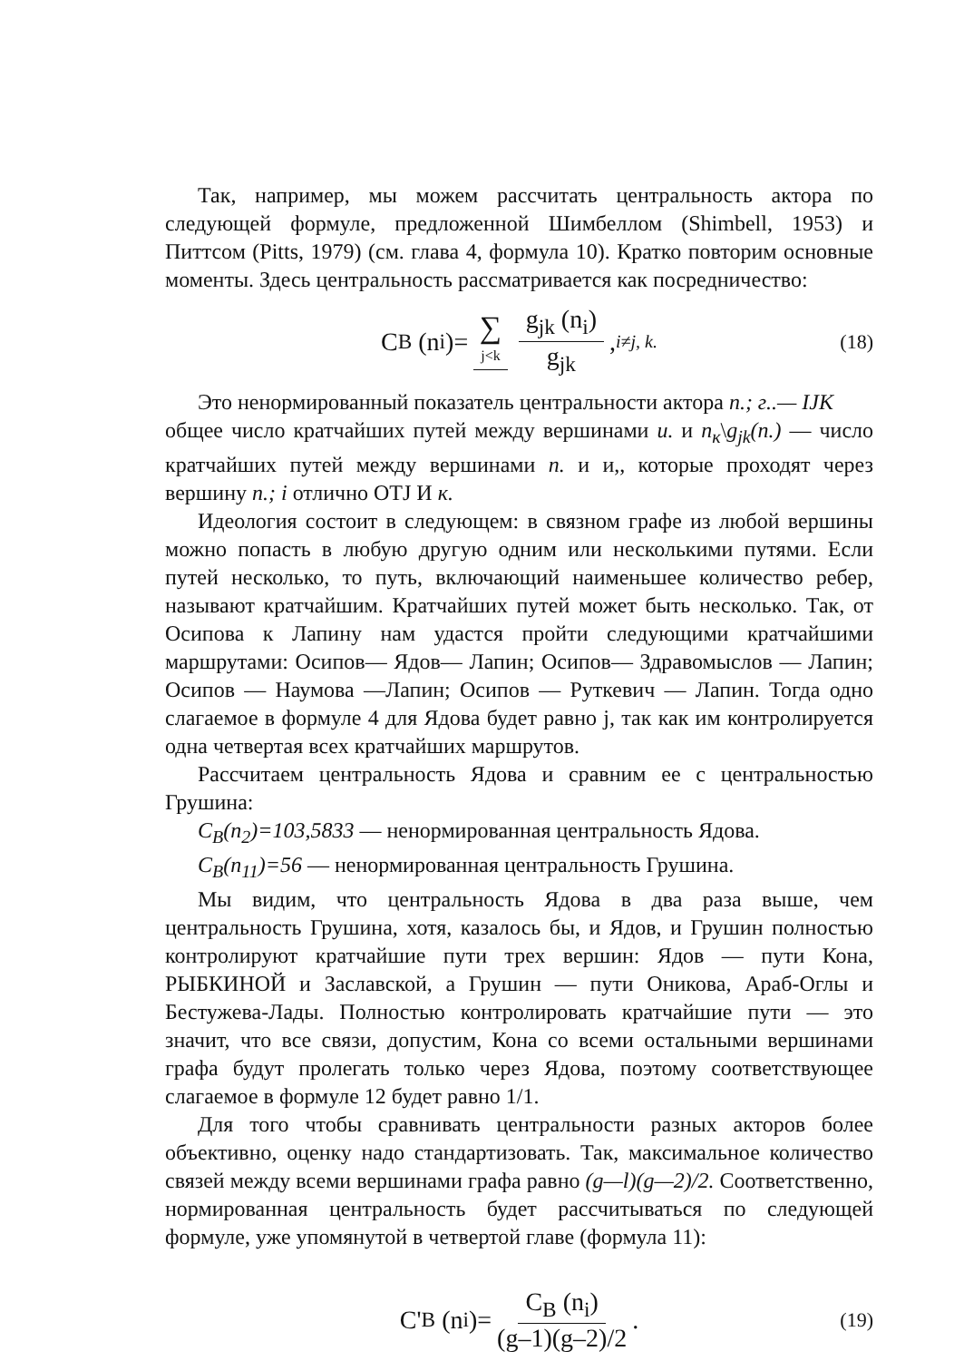Так, например, мы можем рассчитать центральность актора по следующей формуле, предложенной Шимбеллом (Shimbell, 1953) и Питтсом (Pitts, 1979) (см. глава 4, формула 10). Кратко повторим основные моменты. Здесь центральность рассматривается как посредничество:
C<sub>B</sub> (n<sub>i</sub>)= ∑ j<k g<sub>jk</sub> (n<sub>i</sub>) g<sub>jk</sub>, i≠j, k. (18)
Это ненормированный показатель центральности актора n.; г..— IJK
общее число кратчайших путей между вершинами и. и n<sub>к</sub>\g<sub>jk</sub>(n.) — число кратчайших путей между вершинами n. и и,, которые проходят через вершину n.; i отлично OTJ И к.
Идеология состоит в следующем: в связном графе из любой вершины можно попасть в любую другую одним или несколькими путями. Если путей несколько, то путь, включающий наименьшее количество ребер, называют кратчайшим. Кратчайших путей может быть несколько. Так, от Осипова к Лапину нам удастся пройти следующими кратчайшими маршрутами: Осипов— Ядов— Лапин; Осипов— Здравомыслов — Лапин; Осипов — Наумова —Лапин; Осипов — Руткевич — Лапин. Тогда одно слагаемое в формуле 4 для Ядова будет равно j, так как им контролируется одна четвертая всех кратчайших маршрутов.
Рассчитаем центральность Ядова и сравним ее с центральностью Грушина:
C<sub>B</sub>(n<sub>2</sub>)=103,5833 — ненормированная центральность Ядова.
C<sub>B</sub>(n<sub>11</sub>)=56 — ненормированная центральность Грушина.
Мы видим, что центральность Ядова в два раза выше, чем центральность Грушина, хотя, казалось бы, и Ядов, и Грушин полностью контролируют кратчайшие пути трех вершин: Ядов — пути Кона, РЫБКИНОЙ и Заславской, а Грушин — пути Оникова, Араб-Оглы и Бестужева-Лады. Полностью контролировать кратчайшие пути — это значит, что все связи, допустим, Кона со всеми остальными вершинами графа будут пролегать только через Ядова, поэтому соответствующее слагаемое в формуле 12 будет равно 1/1.
Для того чтобы сравнивать центральности разных акторов более объективно, оценку надо стандартизовать. Так, максимальное количество связей между всеми вершинами графа равно (g—l)(g—2)/2. Соответственно, нормированная центральность будет рассчитываться по следующей формуле, уже упомянутой в четвертой главе (формула 11):
C'<sub>B</sub> (n<sub>i</sub>)= C<sub>B</sub> (n<sub>i</sub>) (g–1)(g–2)/2 . (19)